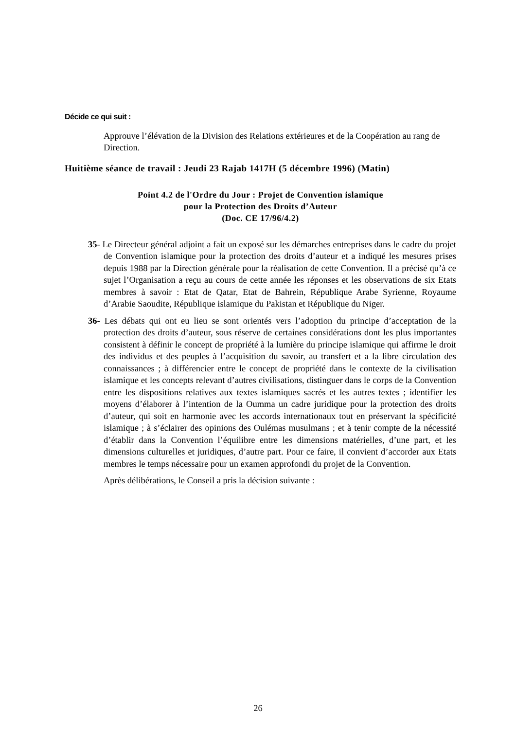Décide ce qui suit :
Approuve l’élévation de la Division des Relations extérieures et de la Coopération au rang de Direction.
Huitième séance de travail : Jeudi 23 Rajab 1417H (5 décembre 1996) (Matin)
Point 4.2 de l'Ordre du Jour : Projet de Convention islamique
pour la Protection des Droits d’Auteur
(Doc. CE 17/96/4.2)
35- Le Directeur général adjoint a fait un exposé sur les démarches entreprises dans le cadre du projet de Convention islamique pour la protection des droits d’auteur et a indiqué les mesures prises depuis 1988 par la Direction générale pour la réalisation de cette Convention. Il a précisé qu’à ce sujet l’Organisation a reçu au cours de cette année les réponses et les observations de six Etats membres à savoir : Etat de Qatar, Etat de Bahrein, République Arabe Syrienne, Royaume d’Arabie Saoudite, République islamique du Pakistan et République du Niger.
36- Les débats qui ont eu lieu se sont orientés vers l’adoption du principe d’acceptation de la protection des droits d’auteur, sous réserve de certaines considérations dont les plus importantes consistent à définir le concept de propriété à la lumière du principe islamique qui affirme le droit des individus et des peuples à l’acquisition du savoir, au transfert et a la libre circulation des connaissances ; à différencier entre le concept de propriété dans le contexte de la civilisation islamique et les concepts relevant d’autres civilisations, distinguer dans le corps de la Convention entre les dispositions relatives aux textes islamiques sacrés et les autres textes ; identifier les moyens d’élaborer à l’intention de la Oumma un cadre juridique pour la protection des droits d’auteur, qui soit en harmonie avec les accords internationaux tout en préservant la spécificité islamique ; à s’éclairer des opinions des Oulémas musulmans ; et à tenir compte de la nécessité d’établir dans la Convention l’équilibre entre les dimensions matérielles, d’une part, et les dimensions culturelles et juridiques, d’autre part. Pour ce faire, il convient d’accorder aux Etats membres le temps nécessaire pour un examen approfondi du projet de la Convention.
Après délibérations, le Conseil a pris la décision suivante :
26